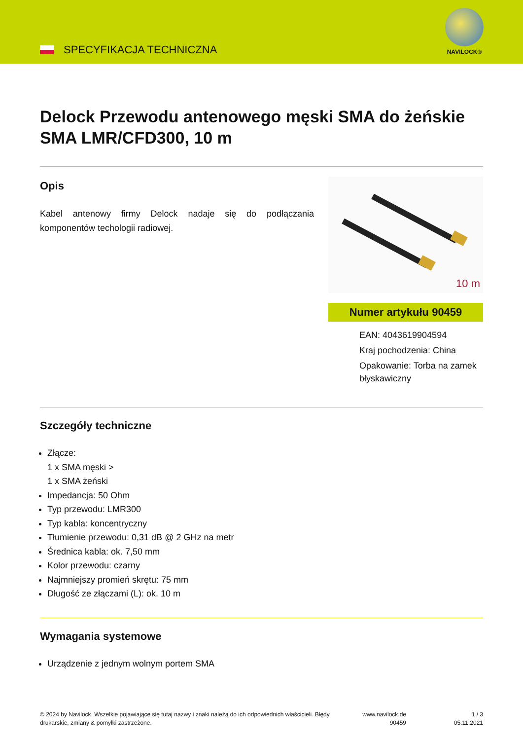SPECYFIKACJA TECHNICZNA
NAVILOCK®
Delock Przewodu antenowego męski SMA do żeńskie SMA LMR/CFD300, 10 m
Opis
Kabel antenowy firmy Delock nadaje się do podłączania komponentów techologii radiowej.
10 m
Numer artykułu 90459
EAN: 4043619904594
Kraj pochodzenia: China
Opakowanie: Torba na zamek błyskawiczny
Szczegóły techniczne
Złącze:
1 x SMA męski >
1 x SMA żeński
Impedancja: 50 Ohm
Typ przewodu: LMR300
Typ kabla: koncentryczny
Tłumienie przewodu: 0,31 dB @ 2 GHz na metr
Średnica kabla: ok. 7,50 mm
Kolor przewodu: czarny
Najmniejszy promień skrętu: 75 mm
Długość ze złączami (L): ok. 10 m
Wymagania systemowe
Urządzenie z jednym wolnym portem SMA
© 2024 by Navilock. Wszelkie pojawiające się tutaj nazwy i znaki należą do ich odpowiednich właścicieli. Błędy drukarskie, zmiany & pomyłki zastrzeżone.
www.navilock.de
90459
1 / 3
05.11.2021